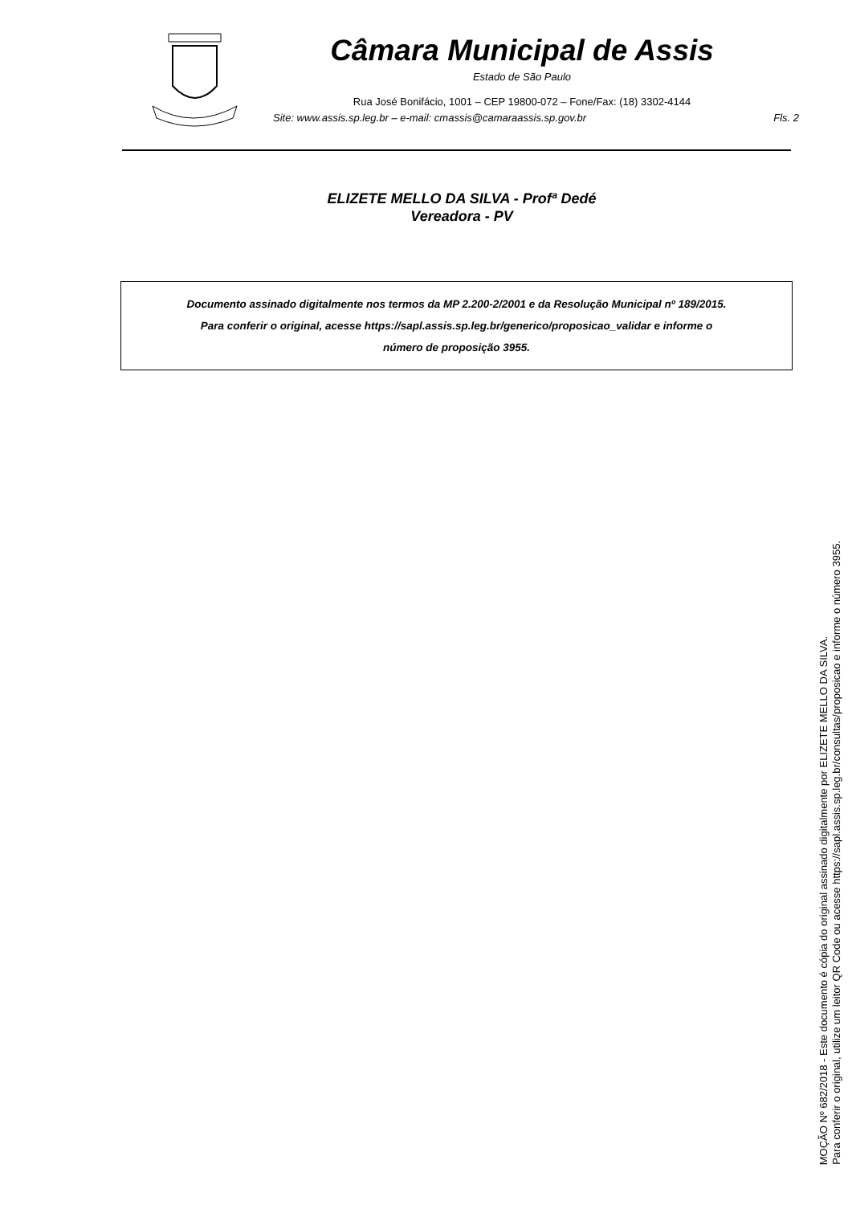Câmara Municipal de Assis
Estado de São Paulo
Rua José Bonifácio, 1001 – CEP 19800-072 – Fone/Fax: (18) 3302-4144
Site: www.assis.sp.leg.br – e-mail: cmassis@camaraassis.sp.gov.br Fls. 2
ELIZETE MELLO DA SILVA - Profª Dedé
Vereadora - PV
Documento assinado digitalmente nos termos da MP 2.200-2/2001 e da Resolução Municipal nº 189/2015.
Para conferir o original, acesse https://sapl.assis.sp.leg.br/generico/proposicao_validar e informe o
número de proposição 3955.
MOÇÃO Nº 682/2018 - Este documento é cópia do original assinado digitalmente por ELIZETE MELLO DA SILVA.
Para conferir o original, utilize um leitor QR Code ou acesse https://sapl.assis.sp.leg.br/consultas/proposicao e informe o número 3955.